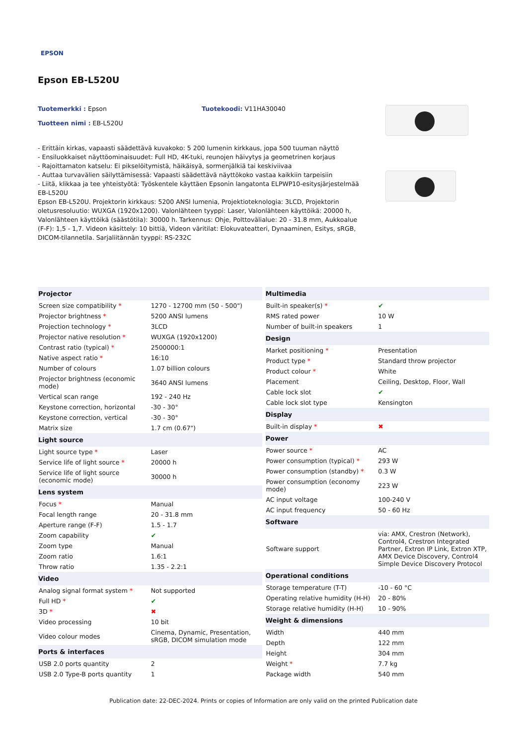EPSON
Epson EB-L520U
Tuotemerkki : Epson Tuotekoodi: V11HA30040
Tuotteen nimi : EB-L520U
- Erittäin kirkas, vapaasti säädettävä kuvakoko: 5 200 lumenin kirkkaus, jopa 500 tuuman näyttö
- Ensiluokkaiset näyttöominaisuudet: Full HD, 4K-tuki, reunojen häivytys ja geometrinen korjaus
- Rajoittamaton katselu: Ei pikselöitymistä, häikäisyä, sormenjälkiä tai keskiviivaa
- Auttaa turvavälien säilyttämisessä: Vapaasti säädettävä näyttökoko vastaa kaikkiin tarpeisiin
- Liitä, klikkaa ja tee yhteistyötä: Työskentele käyttäen Epsonin langatonta ELPWP10-esitysjärjestelmää
EB-L520U
Epson EB-L520U. Projektorin kirkkaus: 5200 ANSI lumenia, Projektioteknologia: 3LCD, Projektorin oletusresoluutio: WUXGA (1920x1200). Valonlähteen tyyppi: Laser, Valonlähteen käyttöikä: 20000 h, Valonlähteen käyttöikä (säästötila): 30000 h. Tarkennus: Ohje, Polttovälialue: 20 - 31.8 mm, Aukkoalue (F-F): 1,5 - 1,7. Videon käsittely: 10 bittiä, Videon väritilat: Elokuvateatteri, Dynaaminen, Esitys, sRGB, DICOM-tilannetila. Sarjaliitännän tyyppi: RS-232C
| Projector | |
| --- | --- |
| Screen size compatibility * | 1270 - 12700 mm (50 - 500") |
| Projector brightness * | 5200 ANSI lumens |
| Projection technology * | 3LCD |
| Projector native resolution * | WUXGA (1920x1200) |
| Contrast ratio (typical) * | 2500000:1 |
| Native aspect ratio * | 16:10 |
| Number of colours | 1.07 billion colours |
| Projector brightness (economic mode) | 3640 ANSI lumens |
| Vertical scan range | 192 - 240 Hz |
| Keystone correction, horizontal | -30 - 30° |
| Keystone correction, vertical | -30 - 30° |
| Matrix size | 1.7 cm (0.67") |
| Light source | |
| Light source type * | Laser |
| Service life of light source * | 20000 h |
| Service life of light source (economic mode) | 30000 h |
| Lens system | |
| Focus * | Manual |
| Focal length range | 20 - 31.8 mm |
| Aperture range (F-F) | 1.5 - 1.7 |
| Zoom capability | ✔ |
| Zoom type | Manual |
| Zoom ratio | 1.6:1 |
| Throw ratio | 1.35 - 2.2:1 |
| Video | |
| Analog signal format system * | Not supported |
| Full HD * | ✔ |
| 3D * | ✖ |
| Video processing | 10 bit |
| Video colour modes | Cinema, Dynamic, Presentation, sRGB, DICOM simulation mode |
| Ports & interfaces | |
| USB 2.0 ports quantity | 2 |
| USB 2.0 Type-B ports quantity | 1 |
| Multimedia | |
| --- | --- |
| Built-in speaker(s) * | ✔ |
| RMS rated power | 10 W |
| Number of built-in speakers | 1 |
| Design | |
| Market positioning * | Presentation |
| Product type * | Standard throw projector |
| Product colour * | White |
| Placement | Ceiling, Desktop, Floor, Wall |
| Cable lock slot | ✔ |
| Cable lock slot type | Kensington |
| Display | |
| Built-in display * | ✖ |
| Power | |
| Power source * | AC |
| Power consumption (typical) * | 293 W |
| Power consumption (standby) * | 0.3 W |
| Power consumption (economy mode) | 223 W |
| AC input voltage | 100-240 V |
| AC input frequency | 50 - 60 Hz |
| Software | |
| Software support | via: AMX, Crestron (Network), Control4, Crestron Integrated Partner, Extron IP Link, Extron XTP, AMX Device Discovery, Control4 Simple Device Discovery Protocol |
| Operational conditions | |
| Storage temperature (T-T) | -10 - 60 °C |
| Operating relative humidity (H-H) | 20 - 80% |
| Storage relative humidity (H-H) | 10 - 90% |
| Weight & dimensions | |
| Width | 440 mm |
| Depth | 122 mm |
| Height | 304 mm |
| Weight * | 7.7 kg |
| Package width | 540 mm |
Publication date: 22-DEC-2024. Prints or copies of Information are only valid on the printed Publication date